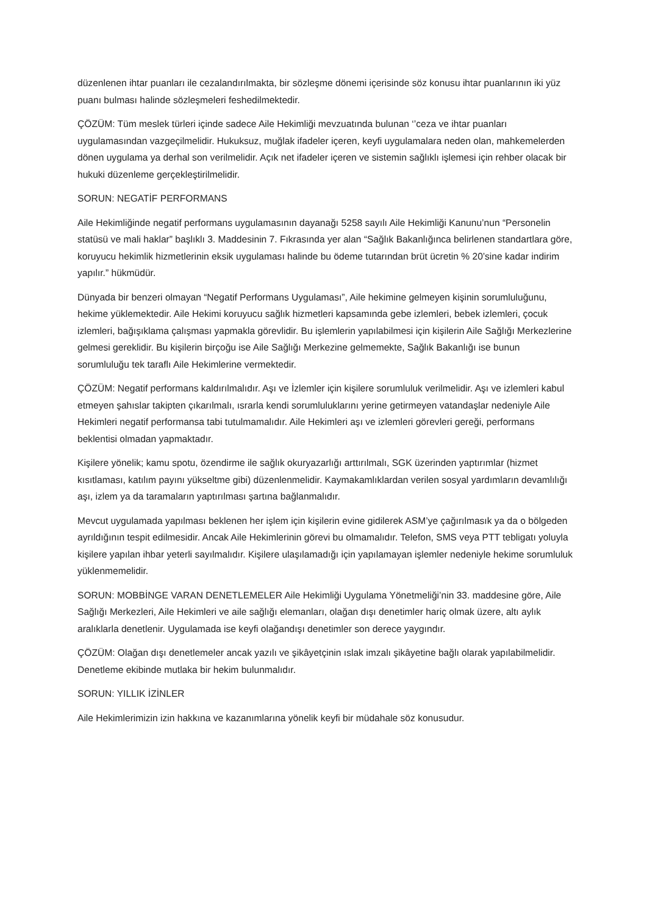düzenlenen ihtar puanları ile cezalandırılmakta, bir sözleşme dönemi içerisinde söz konusu ihtar puanlarının iki yüz puanı bulması halinde sözleşmeleri feshedilmektedir.
ÇÖZÜM: Tüm meslek türleri içinde sadece Aile Hekimliği mevzuatında bulunan ‘’ceza ve ihtar puanları uygulamasından vazgeçilmelidir. Hukuksuz, muğlak ifadeler içeren, keyfi uygulamalara neden olan, mahkemelerden dönen uygulama ya derhal son verilmelidir. Açık net ifadeler içeren ve sistemin sağlıklı işlemesi için rehber olacak bir hukuki düzenleme gerçekleştirilmelidir.
SORUN: NEGATİF PERFORMANS
Aile Hekimliğinde negatif performans uygulamasının dayanağı 5258 sayılı Aile Hekimliği Kanunu’nun “Personelin statüsü ve mali haklar” başlıklı 3. Maddesinin 7. Fıkrasında yer alan “Sağlık Bakanlığınca belirlenen standartlara göre, koruyucu hekimlik hizmetlerinin eksik uygulaması halinde bu ödeme tutarından brüt ücretin % 20’sine kadar indirim yapılır.” hükmüdür.
Dünyada bir benzeri olmayan “Negatif Performans Uygulaması”, Aile hekimine gelmeyen kişinin sorumluluğunu, hekime yüklemektedir. Aile Hekimi koruyucu sağlık hizmetleri kapsamında gebe izlemleri, bebek izlemleri, çocuk izlemleri, bağışıklama çalışması yapmakla görevlidir. Bu işlemlerin yapılabilmesi için kişilerin Aile Sağlığı Merkezlerine gelmesi gereklidir. Bu kişilerin birçoğu ise Aile Sağlığı Merkezine gelmemekte, Sağlık Bakanlığı ise bunun sorumluluğu tek taraflı Aile Hekimlerine vermektedir.
ÇÖZÜM: Negatif performans kaldırılmalıdır. Aşı ve İzlemler için kişilere sorumluluk verilmelidir. Aşı ve izlemleri kabul etmeyen şahıslar takipten çıkarılmalı, ısrarla kendi sorumluluklarını yerine getirmeyen vatandaşlar nedeniyle Aile Hekimleri negatif performansa tabi tutulmamalıdır. Aile Hekimleri aşı ve izlemleri görevleri gereği, performans beklentisi olmadan yapmaktadır.
Kişilere yönelik; kamu spotu, özendirme ile sağlık okuryazarlığı arttırılmalı, SGK üzerinden yaptırımlar (hizmet kısıtlaması, katılım payını yükseltme gibi) düzenlenmelidir. Kaymakamlıklardan verilen sosyal yardımların devamlılığı aşı, izlem ya da taramaların yaptırılması şartına bağlanmalıdır.
Mevcut uygulamada yapılması beklenen her işlem için kişilerin evine gidilerek ASM’ye çağırılmasık ya da o bölgeden ayrıldığının tespit edilmesidir. Ancak Aile Hekimlerinin görevi bu olmamalıdır. Telefon, SMS veya PTT tebligatı yoluyla kişilere yapılan ihbar yeterli sayılmalıdır. Kişilere ulaşılamadığı için yapılamayan işlemler nedeniyle hekime sorumluluk yüklenmemelidir.
SORUN: MOBBİNGE VARAN DENETLEMELER Aile Hekimliği Uygulama Yönetmeliği’nin 33. maddesine göre, Aile Sağlığı Merkezleri, Aile Hekimleri ve aile sağlığı elemanları, olağan dışı denetimler hariç olmak üzere, altı aylık aralıklarla denetlenir. Uygulamada ise keyfi olağandışı denetimler son derece yaygındır.
ÇÖZÜM: Olağan dışı denetlemeler ancak yazılı ve şikâyetçinin ıslak imzalı şikâyetine bağlı olarak yapılabilmelidir. Denetleme ekibinde mutlaka bir hekim bulunmalıdır.
SORUN: YILLIK İZİNLER
Aile Hekimlerimizin izin hakkına ve kazanımlarına yönelik keyfi bir müdahale söz konusudur.